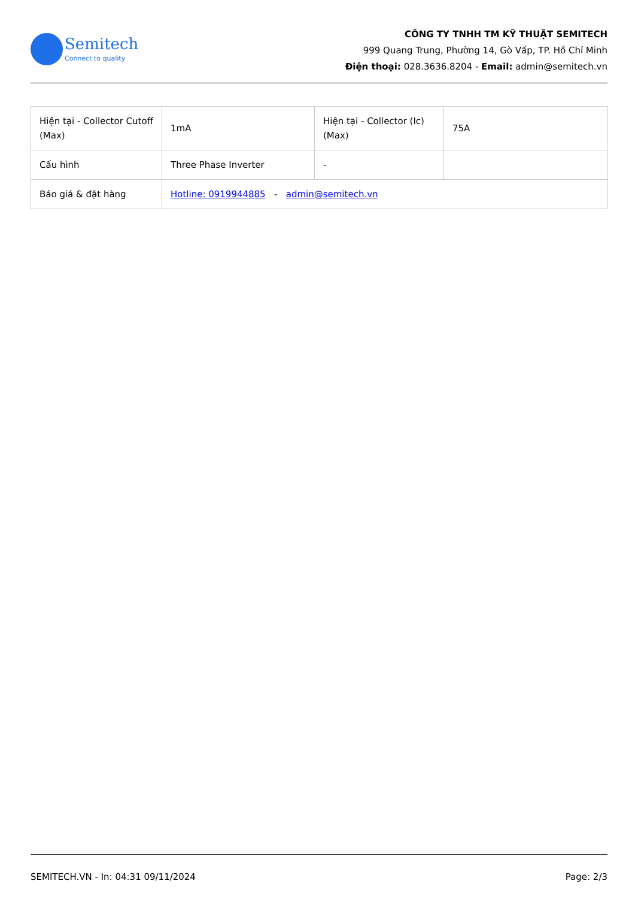Semitech
Connect to quality
CÔNG TY TNHH TM KỸ THUẬT SEMITECH
999 Quang Trung, Phường 14, Gò Vấp, TP. Hồ Chí Minh
Điện thoại: 028.3636.8204 - Email: admin@semitech.vn
| Hiện tại - Collector Cutoff (Max) | 1mA | Hiện tại - Collector (Ic) (Max) | 75A |
| Cấu hình | Three Phase Inverter | - | |
| Báo giá & đặt hàng | Hotline: 0919944885 - admin@semitech.vn | | |
SEMITECH.VN - In: 04:31 09/11/2024 Page: 2/3